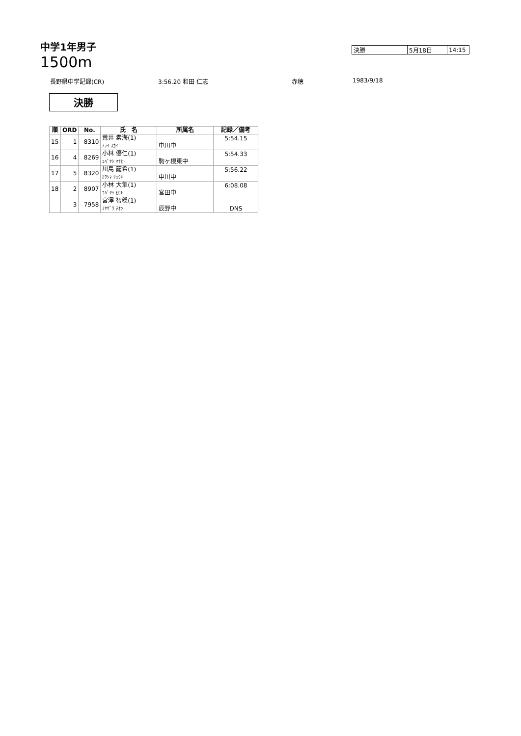中学1年男子
1500m
| 決勝 | 5月18日 | 14:15 |
長野県中学記録(CR) 3:56.20 和田 仁志 赤穂 1983/9/18
決勝
| 順 | ORD | No. | 氏 名 | 所属名 | 記録／備考 |
| --- | --- | --- | --- | --- | --- |
| 15 | 1 | 8310 | 荒井 素海(1) ｱﾗｲ ｽｶｲ | 中川中 | 5:54.15 |
| 16 | 4 | 8269 | 小林 優仁(1) ｺﾊﾞﾔｼ ﾏｻﾋﾄ | 駒ヶ根東中 | 5:54.33 |
| 17 | 5 | 8320 | 川島 龍希(1) ｶﾜｼﾏ ﾘｭｳｷ | 中川中 | 5:56.22 |
| 18 | 2 | 8907 | 小林 大隼(1) ｺﾊﾞﾔｼ ﾋﾛﾄ | 宮田中 | 6:08.08 |
| | 3 | 7958 | 宮澤 智穏(1) ﾐﾔｻﾞﾜ ﾁｵﾝ | 辰野中 | DNS |